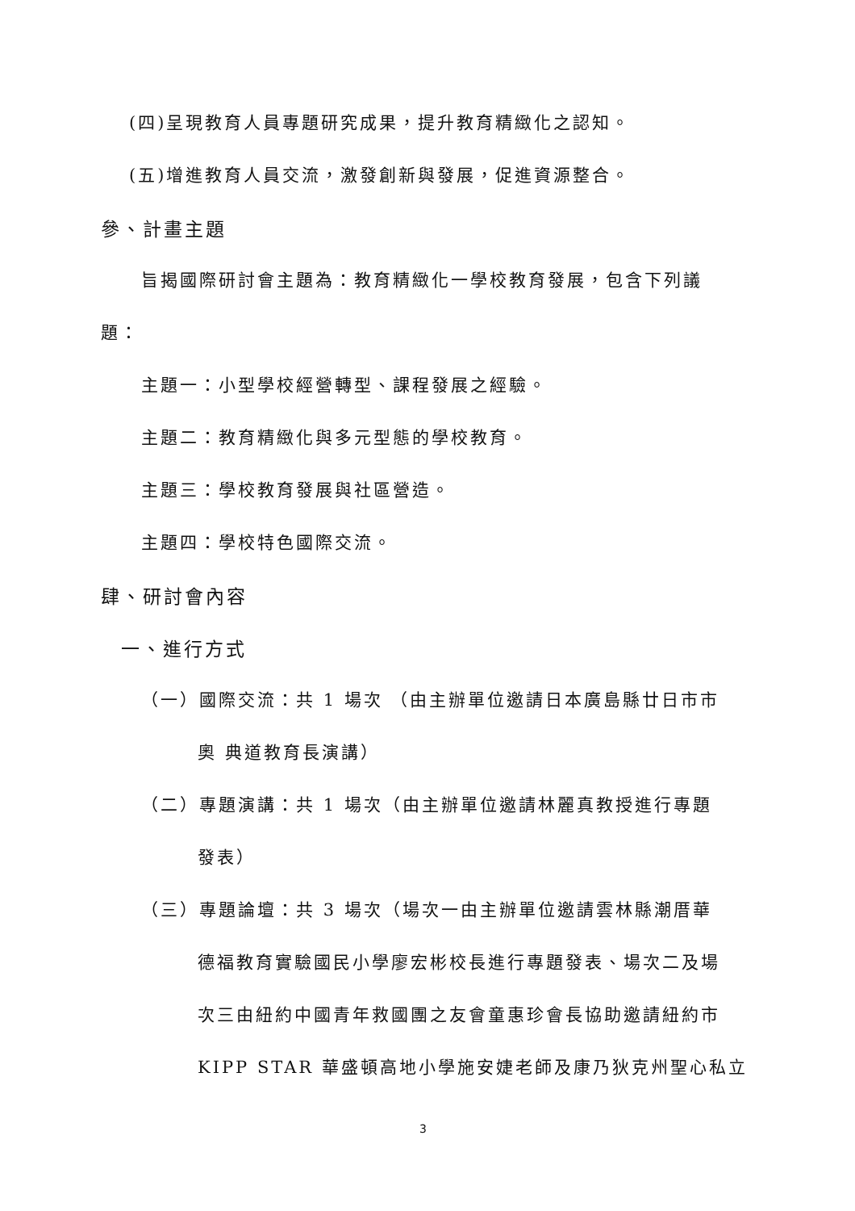(四)呈現教育人員專題研究成果，提升教育精緻化之認知。
(五)增進教育人員交流，激發創新與發展，促進資源整合。
參、計畫主題
旨揭國際研討會主題為：教育精緻化一學校教育發展，包含下列議
題：
主題一：小型學校經營轉型、課程發展之經驗。
主題二：教育精緻化與多元型態的學校教育。
主題三：學校教育發展與社區營造。
主題四：學校特色國際交流。
肆、研討會內容
一、進行方式
（一）國際交流：共 1 場次 （由主辦單位邀請日本廣島縣廿日市市
奧 典道教育長演講）
（二）專題演講：共 1 場次（由主辦單位邀請林麗真教授進行專題
發表）
（三）專題論壇：共 3 場次（場次一由主辦單位邀請雲林縣潮厝華
德福教育實驗國民小學廖宏彬校長進行專題發表、場次二及場
次三由紐約中國青年救國團之友會童惠珍會長協助邀請紐約市
KIPP STAR 華盛頓高地小學施安婕老師及康乃狄克州聖心私立
3